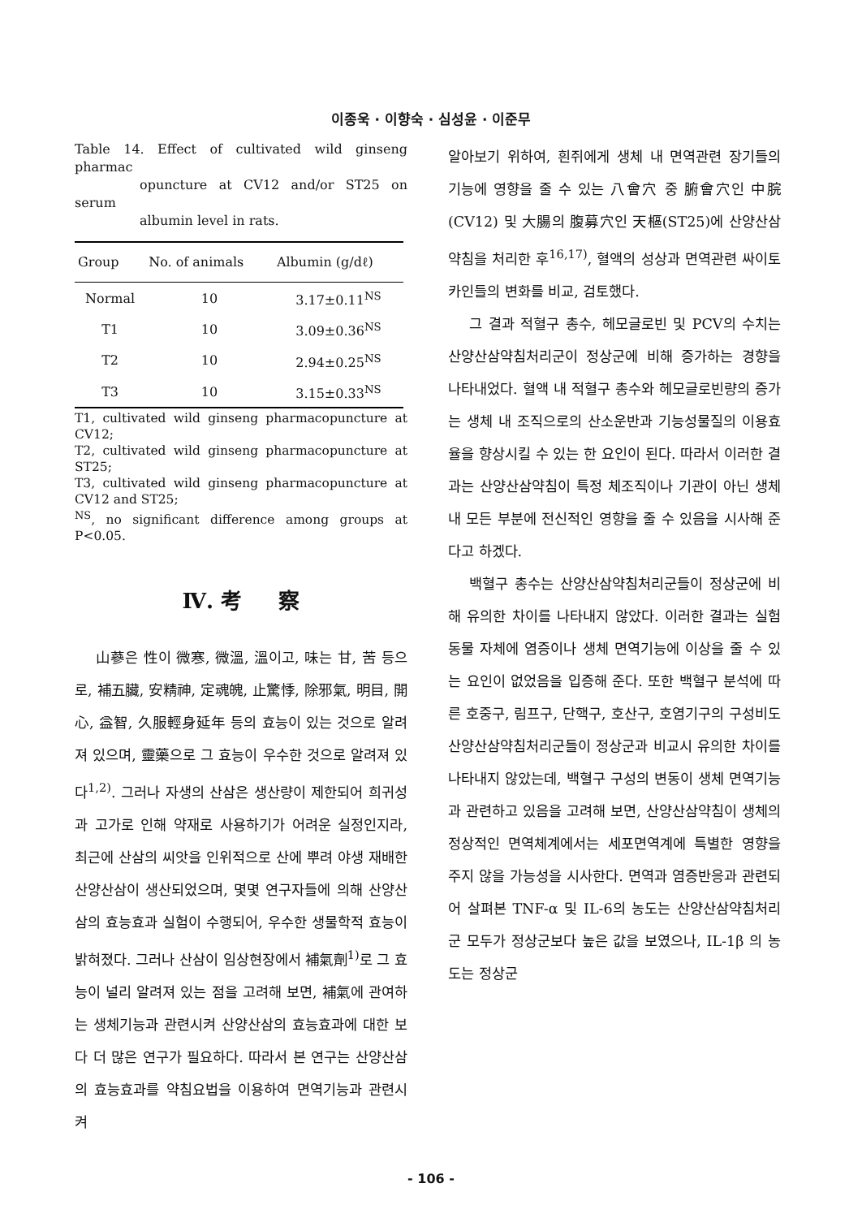이종욱 · 이향숙 · 심성윤 · 이준무
Table 14. Effect of cultivated wild ginseng pharmac
opuncture at CV12 and/or ST25 on serum
albumin level in rats.
| Group | No. of animals | Albumin (g/dℓ) |
| --- | --- | --- |
| Normal | 10 | 3.17±0.11<sup>NS</sup> |
| T1 | 10 | 3.09±0.36<sup>NS</sup> |
| T2 | 10 | 2.94±0.25<sup>NS</sup> |
| T3 | 10 | 3.15±0.33<sup>NS</sup> |
T1, cultivated wild ginseng pharmacopuncture at CV12;
T2, cultivated wild ginseng pharmacopuncture at ST25;
T3, cultivated wild ginseng pharmacopuncture at CV12 and ST25;
<sup>NS</sup>, no significant difference among groups at P<0.05.
Ⅳ. 考 察
山蔘은 性이 微寒, 微溫, 溫이고, 味는 甘, 苦 등으로, 補五臟, 安精神, 定魂魄, 止驚悸, 除邪氣, 明目, 開心, 益智, 久服輕身延年 등의 효능이 있는 것으로 알려져 있으며, 靈藥으로 그 효능이 우수한 것으로 알려져 있다<sup>1,2)</sup>. 그러나 자생의 산삼은 생산량이 제한되어 희귀성과 고가로 인해 약재로 사용하기가 어려운 실정인지라, 최근에 산삼의 씨앗을 인위적으로 산에 뿌려 야생 재배한 산양산삼이 생산되었으며, 몇몇 연구자들에 의해 산양산삼의 효능효과 실험이 수행되어, 우수한 생물학적 효능이 밝혀졌다. 그러나 산삼이 임상현장에서 補氣劑<sup>1)</sup>로 그 효능이 널리 알려져 있는 점을 고려해 보면, 補氣에 관여하는 생체기능과 관련시켜 산양산삼의 효능효과에 대한 보다 더 많은 연구가 필요하다. 따라서 본 연구는 산양산삼의 효능효과를 약침요법을 이용하여 면역기능과 관련시켜
알아보기 위하여, 흰쥐에게 생체 내 면역관련 장기들의 기능에 영향을 줄 수 있는 八會穴 중 腑會穴인 中脘(CV12) 및 大腸의 腹募穴인 天樞(ST25)에 산양산삼약침을 처리한 후<sup>16,17)</sup>, 혈액의 성상과 면역관련 싸이토카인들의 변화를 비교, 검토했다.
그 결과 적혈구 총수, 헤모글로빈 및 PCV의 수치는 산양산삼약침처리군이 정상군에 비해 증가하는 경향을 나타내었다. 혈액 내 적혈구 총수와 헤모글로빈량의 증가는 생체 내 조직으로의 산소운반과 기능성물질의 이용효율을 향상시킬 수 있는 한 요인이 된다. 따라서 이러한 결과는 산양산삼약침이 특정 체조직이나 기관이 아닌 생체 내 모든 부분에 전신적인 영향을 줄 수 있음을 시사해 준다고 하겠다.
백혈구 총수는 산양산삼약침처리군들이 정상군에 비해 유의한 차이를 나타내지 않았다. 이러한 결과는 실험동물 자체에 염증이나 생체 면역기능에 이상을 줄 수 있는 요인이 없었음을 입증해 준다. 또한 백혈구 분석에 따른 호중구, 림프구, 단핵구, 호산구, 호염기구의 구성비도 산양산삼약침처리군들이 정상군과 비교시 유의한 차이를 나타내지 않았는데, 백혈구 구성의 변동이 생체 면역기능과 관련하고 있음을 고려해 보면, 산양산삼약침이 생체의 정상적인 면역체계에서는 세포면역계에 특별한 영향을 주지 않을 가능성을 시사한다. 면역과 염증반응과 관련되어 살펴본 TNF-α 및 IL-6의 농도는 산양산삼약침처리군 모두가 정상군보다 높은 값을 보였으나, IL-1β 의 농도는 정상군
- 106 -